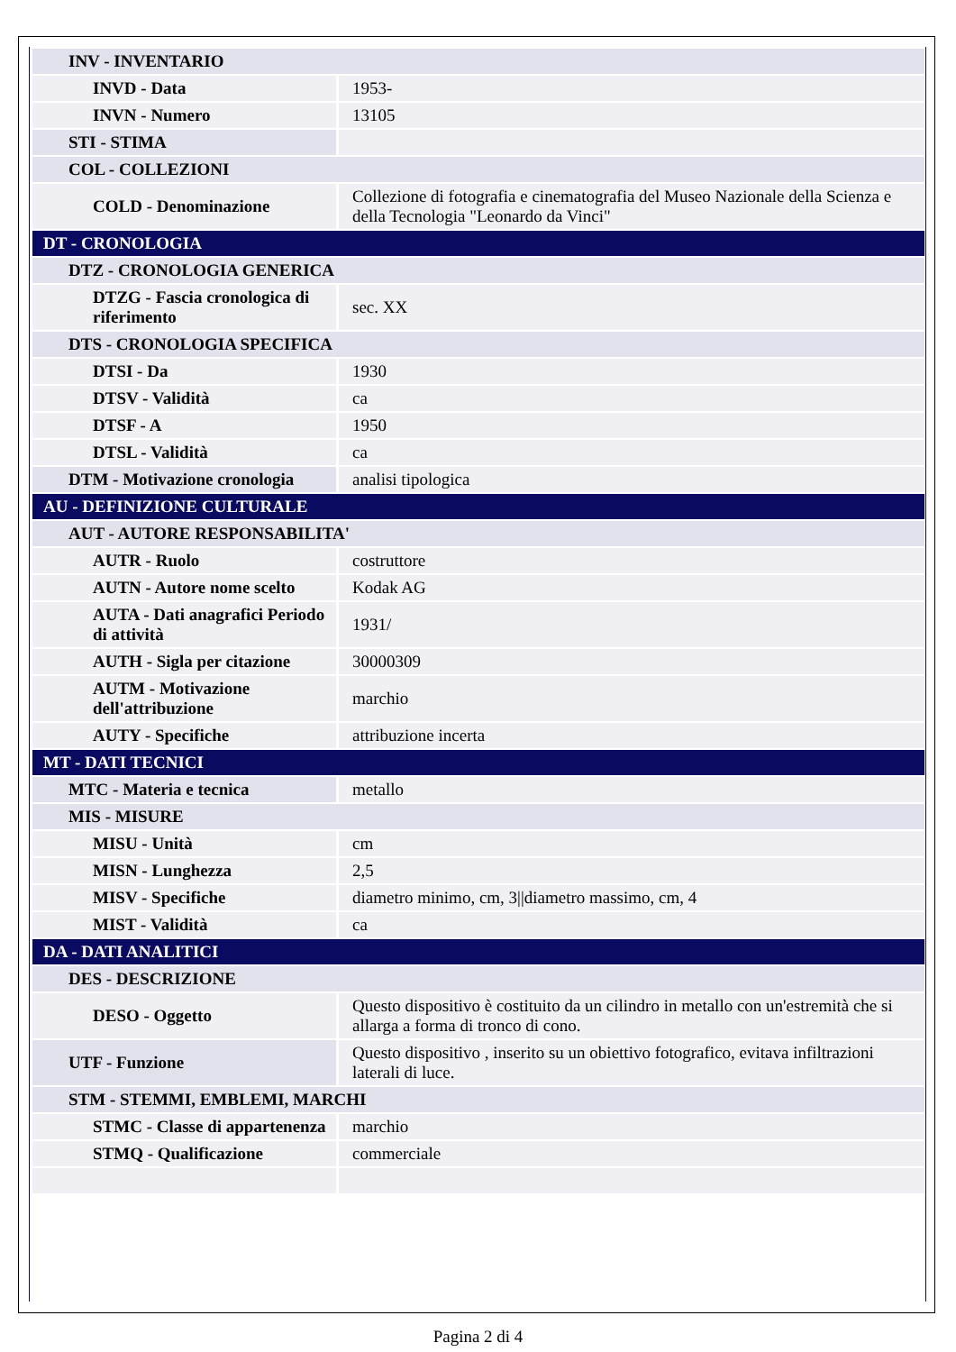| INV - INVENTARIO | |
| INVD - Data | 1953- |
| INVN - Numero | 13105 |
| STI - STIMA | |
| COL - COLLEZIONI | |
| COLD - Denominazione | Collezione di fotografia e cinematografia del Museo Nazionale della Scienza e della Tecnologia "Leonardo da Vinci" |
| DT - CRONOLOGIA | |
| DTZ - CRONOLOGIA GENERICA | |
| DTZG - Fascia cronologica di riferimento | sec. XX |
| DTS - CRONOLOGIA SPECIFICA | |
| DTSI - Da | 1930 |
| DTSV - Validità | ca |
| DTSF - A | 1950 |
| DTSL - Validità | ca |
| DTM - Motivazione cronologia | analisi tipologica |
| AU - DEFINIZIONE CULTURALE | |
| AUT - AUTORE RESPONSABILITA' | |
| AUTR - Ruolo | costruttore |
| AUTN - Autore nome scelto | Kodak AG |
| AUTA - Dati anagrafici Periodo di attività | 1931/ |
| AUTH - Sigla per citazione | 30000309 |
| AUTM - Motivazione dell'attribuzione | marchio |
| AUTY - Specifiche | attribuzione incerta |
| MT - DATI TECNICI | |
| MTC - Materia e tecnica | metallo |
| MIS - MISURE | |
| MISU - Unità | cm |
| MISN - Lunghezza | 2,5 |
| MISV - Specifiche | diametro minimo, cm, 3//diametro massimo, cm, 4 |
| MIST - Validità | ca |
| DA - DATI ANALITICI | |
| DES - DESCRIZIONE | |
| DESO - Oggetto | Questo dispositivo è costituito da un cilindro in metallo con un'estremità che si allarga a forma di tronco di cono. |
| UTF - Funzione | Questo dispositivo , inserito su un obiettivo fotografico, evitava infiltrazioni laterali di luce. |
| STM - STEMMI, EMBLEMI, MARCHI | |
| STMC - Classe di appartenenza | marchio |
| STMQ - Qualificazione | commerciale |
Pagina 2 di 4